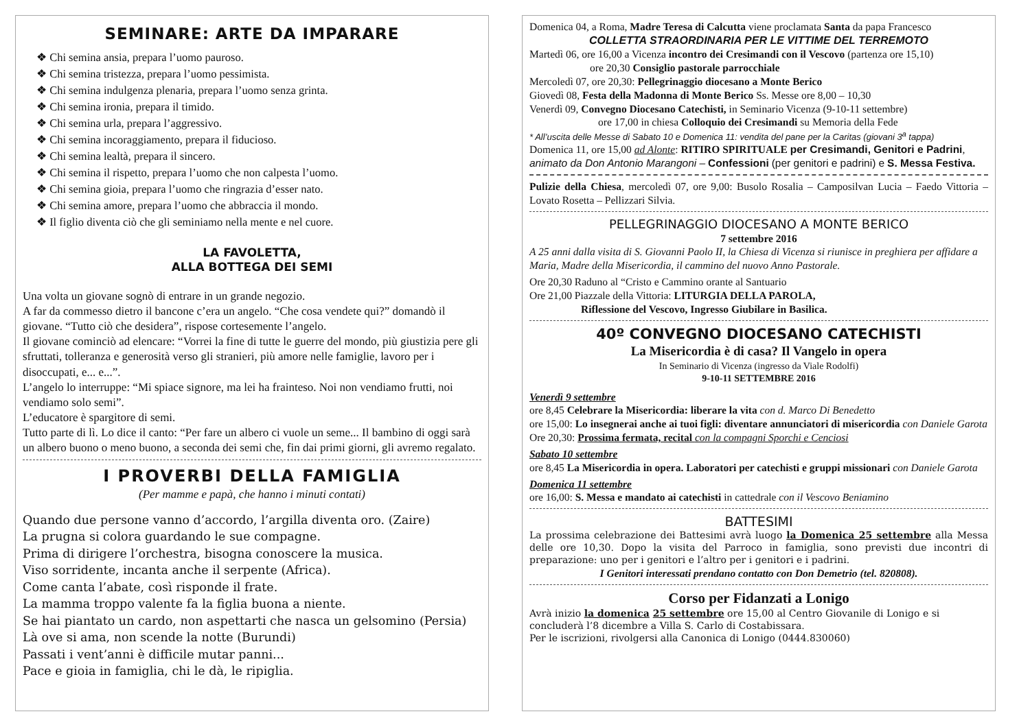SEMINARE: ARTE DA IMPARARE
❖ Chi semina ansia, prepara l’uomo pauroso.
❖ Chi semina tristezza, prepara l’uomo pessimista.
❖ Chi semina indulgenza plenaria, prepara l’uomo senza grinta.
❖ Chi semina ironia, prepara il timido.
❖ Chi semina urla, prepara l’aggressivo.
❖ Chi semina incoraggiamento, prepara il fiducioso.
❖ Chi semina lealtà, prepara il sincero.
❖ Chi semina il rispetto, prepara l’uomo che non calpesta l’uomo.
❖ Chi semina gioia, prepara l’uomo che ringrazia d’esser nato.
❖ Chi semina amore, prepara l’uomo che abbraccia il mondo.
❖ Il figlio diventa ciò che gli seminiamo nella mente e nel cuore.
LA FAVOLETTA,
ALLA BOTTEGA DEI SEMI
Una volta un giovane sognò di entrare in un grande negozio.
A far da commesso dietro il bancone c’era un angelo. “Che cosa vendete qui?” domandò il giovane. “Tutto ciò che desidera”, rispose cortesemente l’angelo.
Il giovane cominciò ad elencare: “Vorrei la fine di tutte le guerre del mondo, più giustizia pere gli sfruttati, tolleranza e generosità verso gli stranieri, più amore nelle famiglie, lavoro per i disoccupati, e... e...”.
L’angelo lo interruppe: “Mi spiace signore, ma lei ha frainteso. Noi non vendiamo frutti, noi vendiamo solo semi”.
L’educatore è spargitore di semi.
Tutto parte di lì. Lo dice il canto: “Per fare un albero ci vuole un seme... Il bambino di oggi sarà un albero buono o meno buono, a seconda dei semi che, fin dai primi giorni, gli avremo regalato.
I PROVERBI DELLA FAMIGLIA
(Per mamme e papà, che hanno i minuti contati)
Quando due persone vanno d’accordo, l’argilla diventa oro. (Zaire)
La prugna si colora guardando le sue compagne.
Prima di dirigere l’orchestra, bisogna conoscere la musica.
Viso sorridente, incanta anche il serpente (Africa).
Come canta l’abate, così risponde il frate.
La mamma troppo valente fa la figlia buona a niente.
Se hai piantato un cardo, non aspettarti che nasca un gelsomino (Persia)
Là ove si ama, non scende la notte (Burundi)
Passati i vent’anni è difficile mutar panni...
Pace e gioia in famiglia, chi le dà, le ripiglia.
Domenica 04, a Roma, Madre Teresa di Calcutta viene proclamata Santa da papa Francesco
COLLETTA STRAORDINARIA PER LE VITTIME DEL TERREMOTO
Martedì 06, ore 16,00 a Vicenza incontro dei Cresimandi con il Vescovo (partenza ore 15,10)
ore 20,30 Consiglio pastorale parrocchiale
Mercoledì 07, ore 20,30: Pellegrinaggio diocesano a Monte Berico
Giovedì 08, Festa della Madonna di Monte Berico Ss. Messe ore 8,00 – 10,30
Venerdì 09, Convegno Diocesano Catechisti, in Seminario Vicenza (9-10-11 settembre)
ore 17,00 in chiesa Colloquio dei Cresimandi su Memoria della Fede
* All’uscita delle Messe di Sabato 10 e Domenica 11: vendita del pane per la Caritas (giovani 3<sup>a</sup> tappa)
Domenica 11, ore 15,00 ad Alonte: RITIRO SPIRITUALE per Cresimandi, Genitori e Padrini, animato da Don Antonio Marangoni – Confessioni (per genitori e padrini) e S. Messa Festiva.
Pulizie della Chiesa, mercoledì 07, ore 9,00: Busolo Rosalia – Camposilvan Lucia – Faedo Vittoria – Lovato Rosetta – Pellizzari Silvia.
PELLEGRINAGGIO DIOCESANO A MONTE BERICO
7 settembre 2016
A 25 anni dalla visita di S. Giovanni Paolo II, la Chiesa di Vicenza si riunisce in preghiera per affidare a Maria, Madre della Misericordia, il cammino del nuovo Anno Pastorale.
Ore 20,30 Raduno al “Cristo e Cammino orante al Santuario
Ore 21,00 Piazzale della Vittoria: LITURGIA DELLA PAROLA,
Riflessione del Vescovo, Ingresso Giubilare in Basilica.
40º CONVEGNO DIOCESANO CATECHISTI
La Misericordia è di casa? Il Vangelo in opera
In Seminario di Vicenza (ingresso da Viale Rodolfi)
9-10-11 SETTEMBRE 2016
Venerdì 9 settembre
ore 8,45 Celebrare la Misericordia: liberare la vita con d. Marco Di Benedetto
ore 15,00: Lo insegnerai anche ai tuoi figli: diventare annunciatori di misericordia con Daniele Garota
Ore 20,30: Prossima fermata, recital con la compagni Sporchi e Cenciosi
Sabato 10 settembre
ore 8,45 La Misericordia in opera. Laboratori per catechisti e gruppi missionari con Daniele Garota
Domenica 11 settembre
ore 16,00: S. Messa e mandato ai catechisti in cattedrale con il Vescovo Beniamino
BATTESIMI
La prossima celebrazione dei Battesimi avrà luogo la Domenica 25 settembre alla Messa delle ore 10,30. Dopo la visita del Parroco in famiglia, sono previsti due incontri di preparazione: uno per i genitori e l’altro per i genitori e i padrini.
I Genitori interessati prendano contatto con Don Demetrio (tel. 820808).
Corso per Fidanzati a Lonigo
Avrà inizio la domenica 25 settembre ore 15,00 al Centro Giovanile di Lonigo e si concluderà l’8 dicembre a Villa S. Carlo di Costabissara.
Per le iscrizioni, rivolgersi alla Canonica di Lonigo (0444.830060)